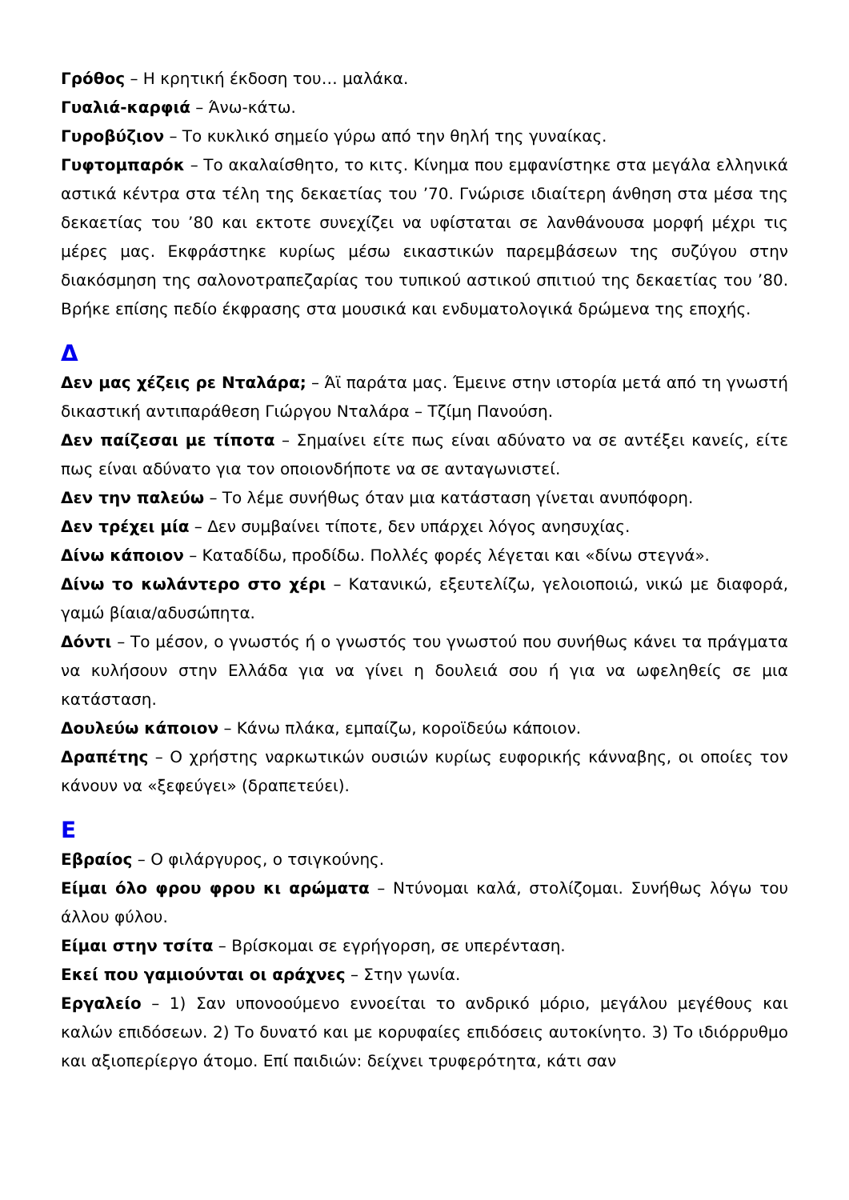Γρόθος – Η κρητική έκδοση του… μαλάκα.
Γυαλιά-καρφιά – Άνω-κάτω.
Γυροβύζιον – Το κυκλικό σημείο γύρω από την θηλή της γυναίκας.
Γυφτομπαρόκ – Το ακαλαίσθητο, το κιτς. Κίνημα που εμφανίστηκε στα μεγάλα ελληνικά αστικά κέντρα στα τέλη της δεκαετίας του ’70. Γνώρισε ιδιαίτερη άνθηση στα μέσα της δεκαετίας του ’80 και εκτοτε συνεχίζει να υφίσταται σε λανθάνουσα μορφή μέχρι τις μέρες μας. Εκφράστηκε κυρίως μέσω εικαστικών παρεμβάσεων της συζύγου στην διακόσμηση της σαλονοτραπεζαρίας του τυπικού αστικού σπιτιού της δεκαετίας του ’80. Βρήκε επίσης πεδίο έκφρασης στα μουσικά και ενδυματολογικά δρώμενα της εποχής.
Δ
Δεν μας χέζεις ρε Νταλάρα; – Άϊ παράτα μας. Έμεινε στην ιστορία μετά από τη γνωστή δικαστική αντιπαράθεση Γιώργου Νταλάρα – Τζίμη Πανούση.
Δεν παίζεσαι με τίποτα – Σημαίνει είτε πως είναι αδύνατο να σε αντέξει κανείς, είτε πως είναι αδύνατο για τον οποιονδήποτε να σε ανταγωνιστεί.
Δεν την παλεύω – Το λέμε συνήθως όταν μια κατάσταση γίνεται ανυπόφορη.
Δεν τρέχει μία – Δεν συμβαίνει τίποτε, δεν υπάρχει λόγος ανησυχίας.
Δίνω κάποιον – Καταδίδω, προδίδω. Πολλές φορές λέγεται και «δίνω στεγνά».
Δίνω το κωλάντερο στο χέρι – Κατανικώ, εξευτελίζω, γελοιοποιώ, νικώ με διαφορά, γαμώ βίαια/αδυσώπητα.
Δόντι – Το μέσον, ο γνωστός ή ο γνωστός του γνωστού που συνήθως κάνει τα πράγματα να κυλήσουν στην Ελλάδα για να γίνει η δουλειά σου ή για να ωφεληθείς σε μια κατάσταση.
Δουλεύω κάποιον – Κάνω πλάκα, εμπαίζω, κοροϊδεύω κάποιον.
Δραπέτης – Ο χρήστης ναρκωτικών ουσιών κυρίως ευφορικής κάνναβης, οι οποίες τον κάνουν να «ξεφεύγει» (δραπετεύει).
Ε
Εβραίος – Ο φιλάργυρος, ο τσιγκούνης.
Είμαι όλο φρου φρου κι αρώματα – Ντύνομαι καλά, στολίζομαι. Συνήθως λόγω του άλλου φύλου.
Είμαι στην τσίτα – Βρίσκομαι σε εγρήγορση, σε υπερένταση.
Εκεί που γαμιούνται οι αράχνες – Στην γωνία.
Εργαλείο – 1) Σαν υπονοούμενο εννοείται το ανδρικό μόριο, μεγάλου μεγέθους και καλών επιδόσεων. 2) Το δυνατό και με κορυφαίες επιδόσεις αυτοκίνητο. 3) Το ιδιόρρυθμο και αξιοπερίεργο άτομο. Επί παιδιών: δείχνει τρυφερότητα, κάτι σαν